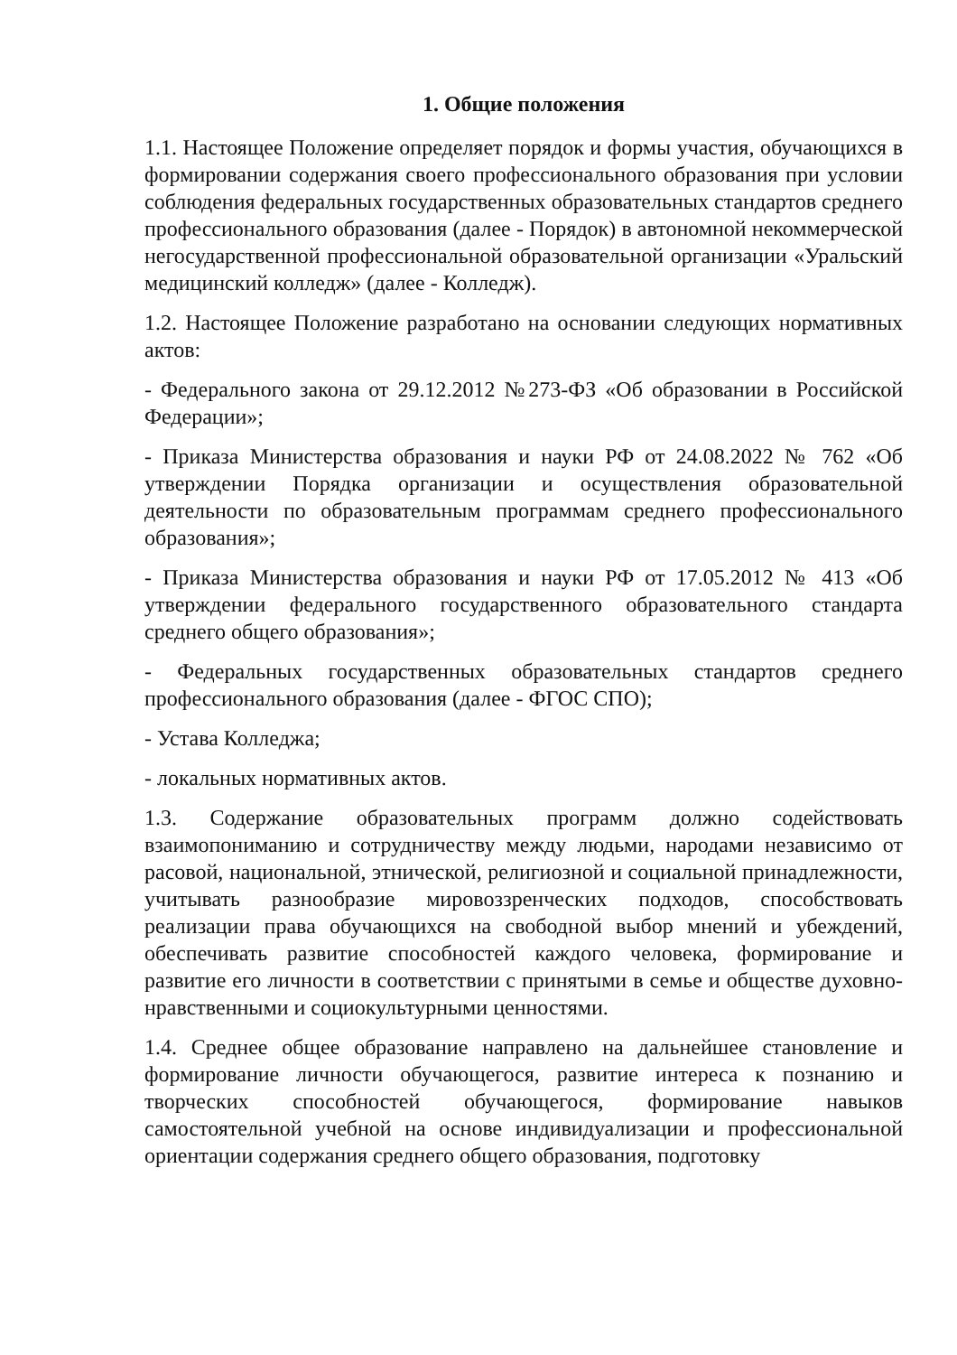1. Общие положения
1.1. Настоящее Положение определяет порядок и формы участия, обучающихся в формировании содержания своего профессионального образования при условии соблюдения федеральных государственных образовательных стандартов среднего профессионального образования (далее - Порядок) в автономной некоммерческой негосударственной профессиональной образовательной организации «Уральский медицинский колледж» (далее - Колледж).
1.2. Настоящее Положение разработано на основании следующих нормативных актов:
- Федерального закона от 29.12.2012 №273-ФЗ «Об образовании в Российской Федерации»;
- Приказа Министерства образования и науки РФ от 24.08.2022 № 762 «Об утверждении Порядка организации и осуществления образовательной деятельности по образовательным программам среднего профессионального образования»;
- Приказа Министерства образования и науки РФ от 17.05.2012 № 413 «Об утверждении федерального государственного образовательного стандарта среднего общего образования»;
- Федеральных государственных образовательных стандартов среднего профессионального образования (далее - ФГОС СПО);
- Устава Колледжа;
- локальных нормативных актов.
1.3. Содержание образовательных программ должно содействовать взаимопониманию и сотрудничеству между людьми, народами независимо от расовой, национальной, этнической, религиозной и социальной принадлежности, учитывать разнообразие мировоззренческих подходов, способствовать реализации права обучающихся на свободной выбор мнений и убеждений, обеспечивать развитие способностей каждого человека, формирование и развитие его личности в соответствии с принятыми в семье и обществе духовно-нравственными и социокультурными ценностями.
1.4. Среднее общее образование направлено на дальнейшее становление и формирование личности обучающегося, развитие интереса к познанию и творческих способностей обучающегося, формирование навыков самостоятельной учебной на основе индивидуализации и профессиональной ориентации содержания среднего общего образования, подготовку